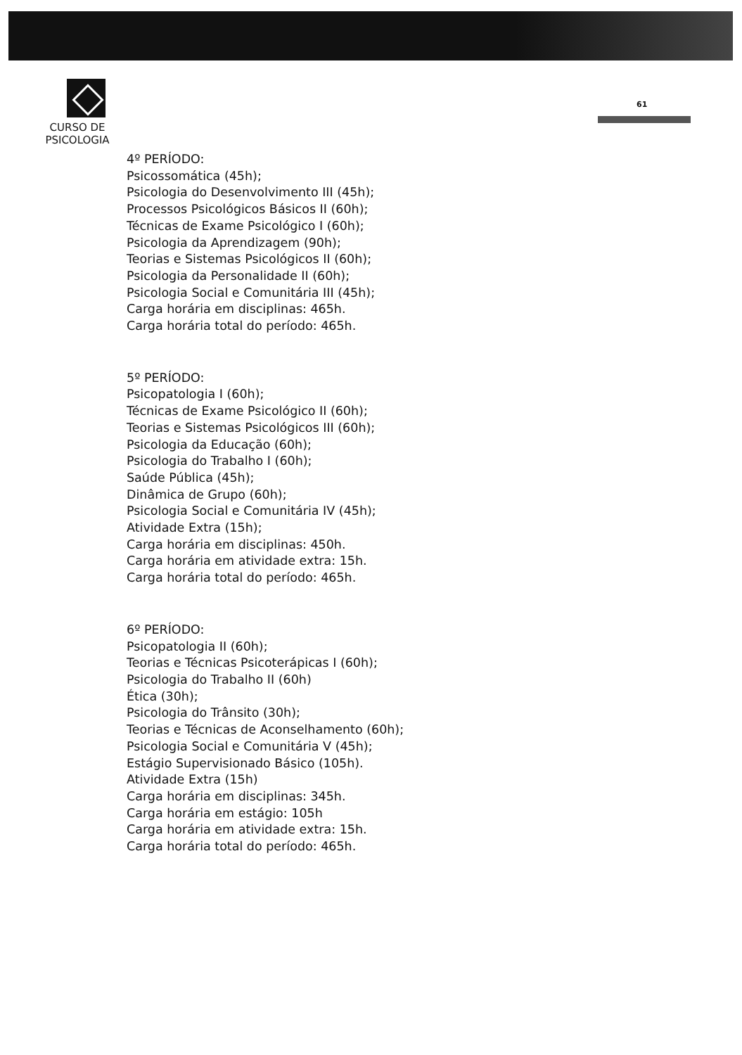CURSO DE PSICOLOGIA
61
4º PERÍODO:
Psicossomática (45h);
Psicologia do Desenvolvimento III (45h);
Processos Psicológicos Básicos II (60h);
Técnicas de Exame Psicológico I (60h);
Psicologia da Aprendizagem (90h);
Teorias e Sistemas Psicológicos II (60h);
Psicologia da Personalidade II (60h);
Psicologia Social e Comunitária III (45h);
Carga horária em disciplinas: 465h.
Carga horária total do período: 465h.
5º PERÍODO:
Psicopatologia I (60h);
Técnicas de Exame Psicológico II (60h);
Teorias e Sistemas Psicológicos III (60h);
Psicologia da Educação (60h);
Psicologia do Trabalho I (60h);
Saúde Pública (45h);
Dinâmica de Grupo (60h);
Psicologia Social e Comunitária IV (45h);
Atividade Extra (15h);
Carga horária em disciplinas: 450h.
Carga horária em atividade extra: 15h.
Carga horária total do período: 465h.
6º PERÍODO:
Psicopatologia II (60h);
Teorias e Técnicas Psicoterápicas I (60h);
Psicologia do Trabalho II (60h)
Ética (30h);
Psicologia do Trânsito (30h);
Teorias e Técnicas de Aconselhamento (60h);
Psicologia Social e Comunitária V (45h);
Estágio Supervisionado Básico (105h).
Atividade Extra (15h)
Carga horária em disciplinas: 345h.
Carga horária em estágio: 105h
Carga horária em atividade extra: 15h.
Carga horária total do período: 465h.